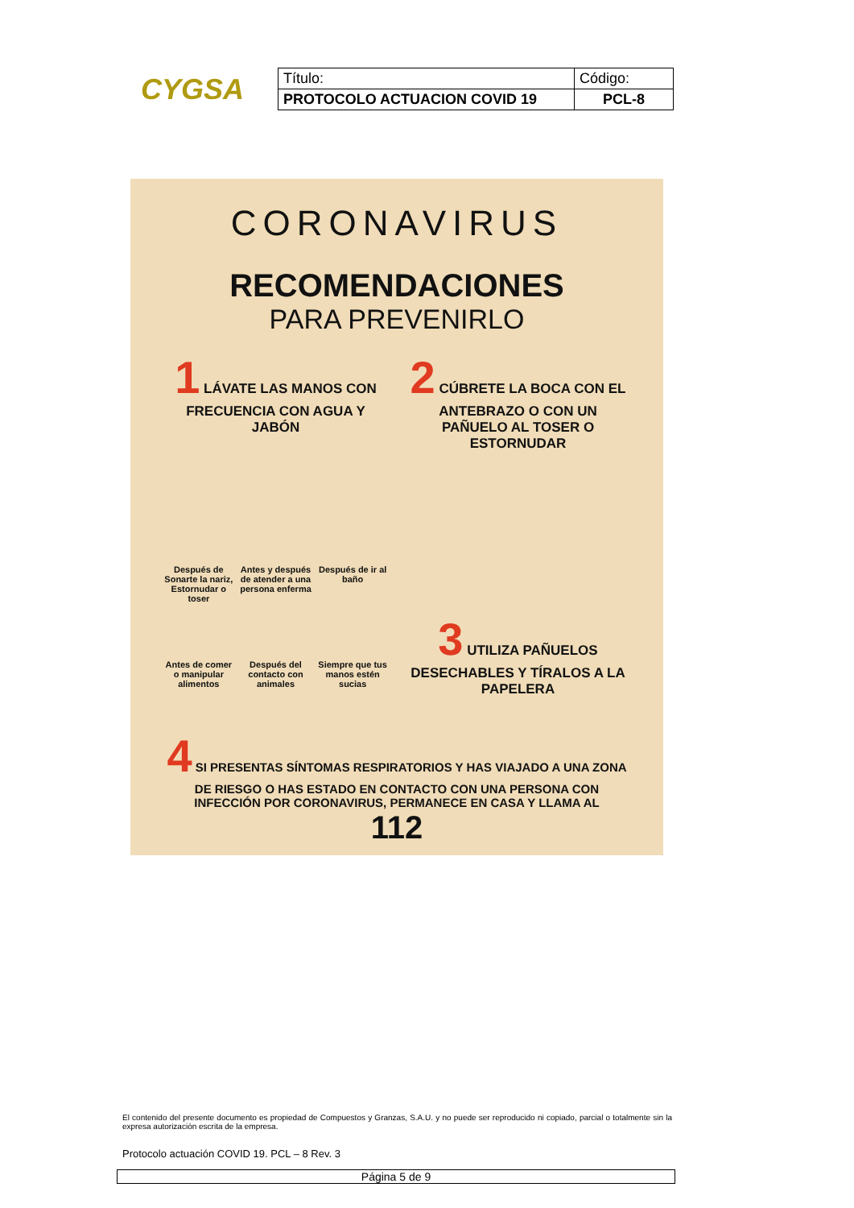CYGSA
| Título: | Código: |
| PROTOCOLO ACTUACION COVID 19 | PCL-8 |
CORONAVIRUS
RECOMENDACIONES
PARA PREVENIRLO
1 LÁVATE LAS MANOS CON FRECUENCIA CON AGUA Y JABÓN
Después de Sonarte la nariz, Estornudar o toser
Antes y después de atender a una persona enferma
Después de ir al baño
Antes de comer o manipular alimentos
Después del contacto con animales
Siempre que tus manos estén sucias
2 CÚBRETE LA BOCA CON EL ANTEBRAZO O CON UN PAÑUELO AL TOSER O ESTORNUDAR
3 UTILIZA PAÑUELOS DESECHABLES Y TÍRALOS A LA PAPELERA
4 SI PRESENTAS SÍNTOMAS RESPIRATORIOS Y HAS VIAJADO A UNA ZONA DE RIESGO O HAS ESTADO EN CONTACTO CON UNA PERSONA CON INFECCIÓN POR CORONAVIRUS, PERMANECE EN CASA Y LLAMA AL
112
El contenido del presente documento es propiedad de Compuestos y Granzas, S.A.U. y no puede ser reproducido ni copiado, parcial o totalmente sin la expresa autorización escrita de la empresa.
Protocolo actuación COVID 19. PCL – 8 Rev. 3
Página 5 de 9